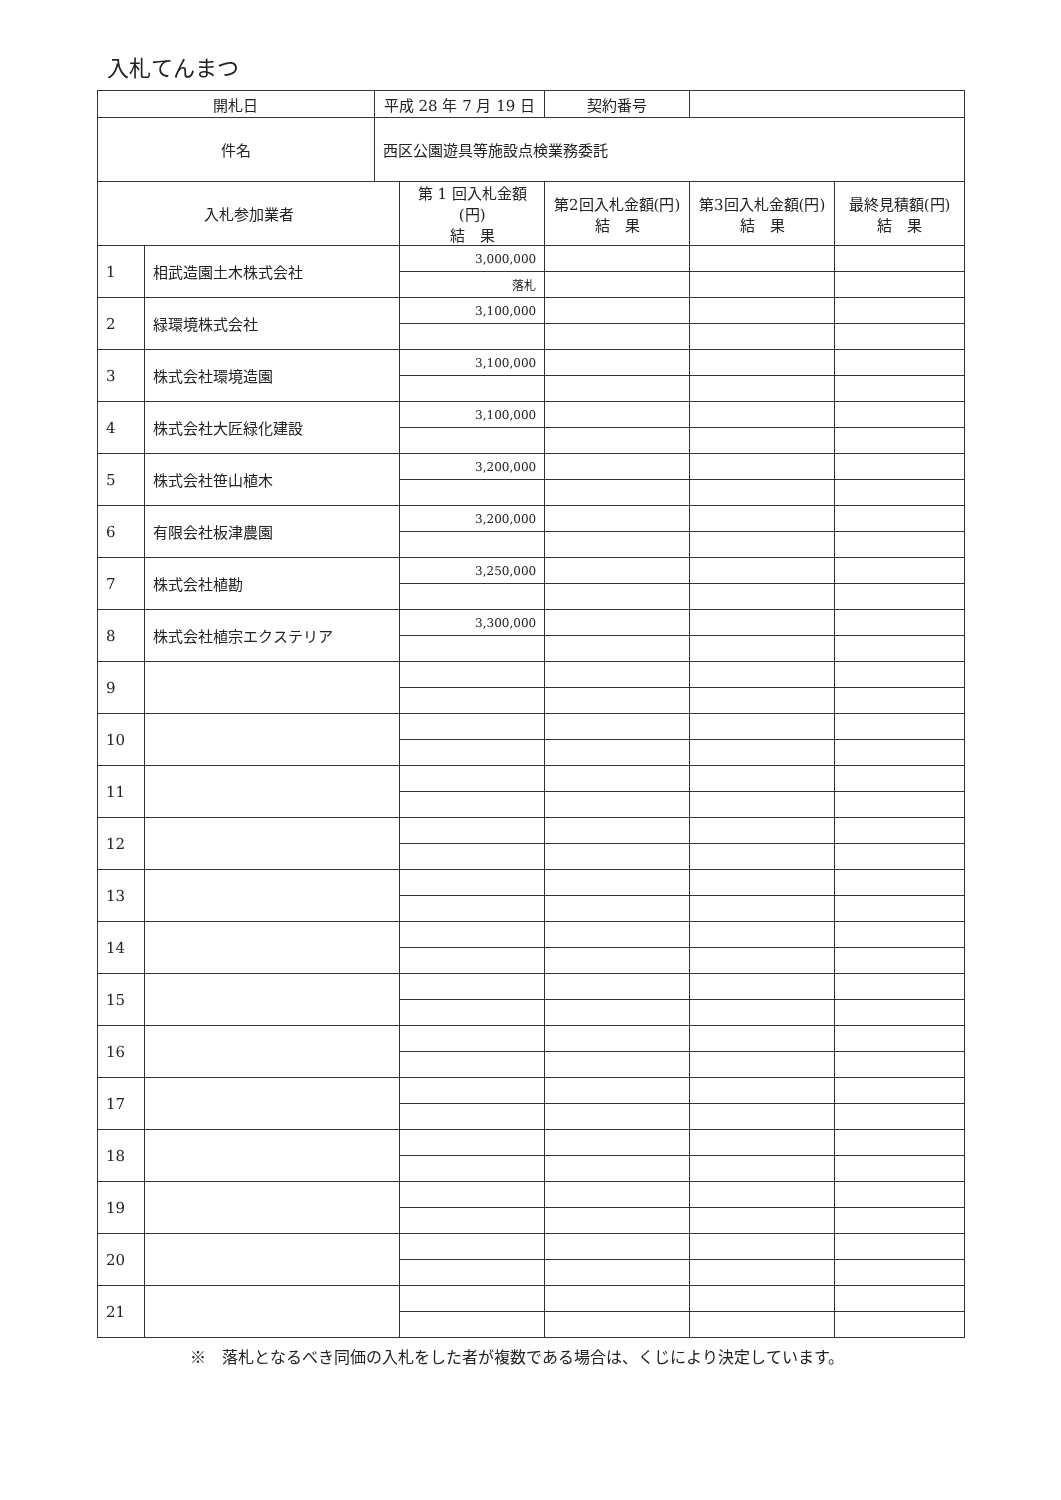入札てんまつ
| 開札日 | | 平成 28 年 7 月 19 日 | | 契約番号 | | |
| 件名 | | 西区公園遊具等施設点検業務委託 | | | | |
| 入札参加業者 | | | 第 1 回入札金額(円) 結 果 | 第2回入札金額(円) 結 果 | 第3回入札金額(円) 結 果 | 最終見積額(円) 結 果 |
| 1 | 相武造園土木株式会社 | | 3,000,000 | | | |
| | | | 落札 | | | |
| 2 | 緑環境株式会社 | | 3,100,000 | | | |
| 3 | 株式会社環境造園 | | 3,100,000 | | | |
| 4 | 株式会社大匠緑化建設 | | 3,100,000 | | | |
| 5 | 株式会社笹山植木 | | 3,200,000 | | | |
| 6 | 有限会社板津農園 | | 3,200,000 | | | |
| 7 | 株式会社植勘 | | 3,250,000 | | | |
| 8 | 株式会社植宗エクステリア | | 3,300,000 | | | |
| 9 | | | | | | |
| 10 | | | | | | |
| 11 | | | | | | |
| 12 | | | | | | |
| 13 | | | | | | |
| 14 | | | | | | |
| 15 | | | | | | |
| 16 | | | | | | |
| 17 | | | | | | |
| 18 | | | | | | |
| 19 | | | | | | |
| 20 | | | | | | |
| 21 | | | | | | |
※　落札となるべき同価の入札をした者が複数である場合は、くじにより決定しています。